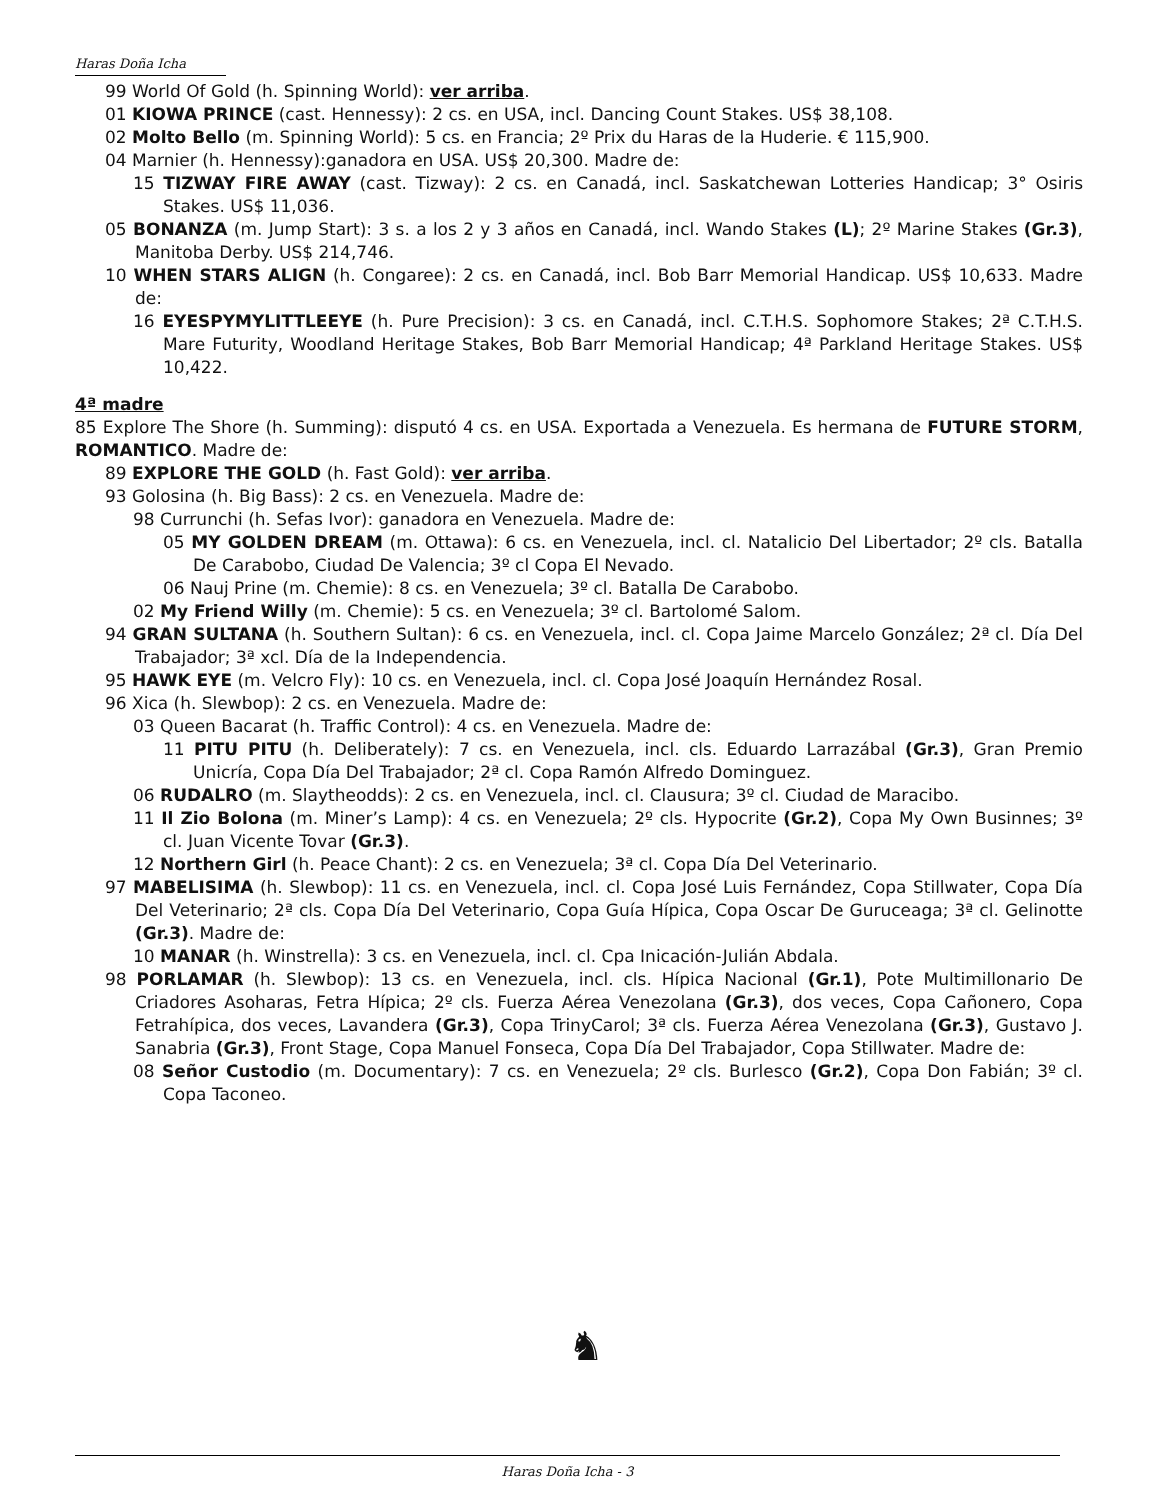Haras Doña Icha
99 World Of Gold (h. Spinning World): ver arriba.
01 KIOWA PRINCE (cast. Hennessy): 2 cs. en USA, incl. Dancing Count Stakes. US$ 38,108.
02 Molto Bello (m. Spinning World): 5 cs. en Francia; 2º Prix du Haras de la Huderie. € 115,900.
04 Marnier (h. Hennessy):ganadora en USA. US$ 20,300. Madre de:
15 TIZWAY FIRE AWAY (cast. Tizway): 2 cs. en Canadá, incl. Saskatchewan Lotteries Handicap; 3° Osiris Stakes. US$ 11,036.
05 BONANZA (m. Jump Start): 3 s. a los 2 y 3 años en Canadá, incl. Wando Stakes (L); 2º Marine Stakes (Gr.3), Manitoba Derby. US$ 214,746.
10 WHEN STARS ALIGN (h. Congaree): 2 cs. en Canadá, incl. Bob Barr Memorial Handicap. US$ 10,633. Madre de:
16 EYESPYMYLITTLEEYE (h. Pure Precision): 3 cs. en Canadá, incl. C.T.H.S. Sophomore Stakes; 2ª C.T.H.S. Mare Futurity, Woodland Heritage Stakes, Bob Barr Memorial Handicap; 4ª Parkland Heritage Stakes. US$ 10,422.
4ª madre
85 Explore The Shore (h. Summing): disputó 4 cs. en USA. Exportada a Venezuela. Es hermana de FUTURE STORM, ROMANTICO. Madre de:
89 EXPLORE THE GOLD (h. Fast Gold): ver arriba.
93 Golosina (h. Big Bass): 2 cs. en Venezuela. Madre de:
98 Currunchi (h. Sefas Ivor): ganadora en Venezuela. Madre de:
05 MY GOLDEN DREAM (m. Ottawa): 6 cs. en Venezuela, incl. cl. Natalicio Del Libertador; 2º cls. Batalla De Carabobo, Ciudad De Valencia; 3º cl Copa El Nevado.
06 Nauj Prine (m. Chemie): 8 cs. en Venezuela; 3º cl. Batalla De Carabobo.
02 My Friend Willy (m. Chemie): 5 cs. en Venezuela; 3º cl. Bartolomé Salom.
94 GRAN SULTANA (h. Southern Sultan): 6 cs. en Venezuela, incl. cl. Copa Jaime Marcelo González; 2ª cl. Día Del Trabajador; 3ª xcl. Día de la Independencia.
95 HAWK EYE (m. Velcro Fly): 10 cs. en Venezuela, incl. cl. Copa José Joaquín Hernández Rosal.
96 Xica (h. Slewbop): 2 cs. en Venezuela. Madre de:
03 Queen Bacarat (h. Traffic Control): 4 cs. en Venezuela. Madre de:
11 PITU PITU (h. Deliberately): 7 cs. en Venezuela, incl. cls. Eduardo Larrazábal (Gr.3), Gran Premio Unicría, Copa Día Del Trabajador; 2ª cl. Copa Ramón Alfredo Dominguez.
06 RUDALRO (m. Slaytheodds): 2 cs. en Venezuela, incl. cl. Clausura; 3º cl. Ciudad de Maracibo.
11 Il Zio Bolona (m. Miner’s Lamp): 4 cs. en Venezuela; 2º cls. Hypocrite (Gr.2), Copa My Own Businnes; 3º cl. Juan Vicente Tovar (Gr.3).
12 Northern Girl (h. Peace Chant): 2 cs. en Venezuela; 3ª cl. Copa Día Del Veterinario.
97 MABELISIMA (h. Slewbop): 11 cs. en Venezuela, incl. cl. Copa José Luis Fernández, Copa Stillwater, Copa Día Del Veterinario; 2ª cls. Copa Día Del Veterinario, Copa Guía Hípica, Copa Oscar De Guruceaga; 3ª cl. Gelinotte (Gr.3). Madre de:
10 MANAR (h. Winstrella): 3 cs. en Venezuela, incl. cl. Cpa Inicación-Julián Abdala.
98 PORLAMAR (h. Slewbop): 13 cs. en Venezuela, incl. cls. Hípica Nacional (Gr.1), Pote Multimillonario De Criadores Asoharas, Fetra Hípica; 2º cls. Fuerza Aérea Venezolana (Gr.3), dos veces, Copa Cañonero, Copa Fetrahípica, dos veces, Lavandera (Gr.3), Copa TrinyCarol; 3ª cls. Fuerza Aérea Venezolana (Gr.3), Gustavo J. Sanabria (Gr.3), Front Stage, Copa Manuel Fonseca, Copa Día Del Trabajador, Copa Stillwater. Madre de:
08 Señor Custodio (m. Documentary): 7 cs. en Venezuela; 2º cls. Burlesco (Gr.2), Copa Don Fabián; 3º cl. Copa Taconeo.
♞
Haras Doña Icha - 3